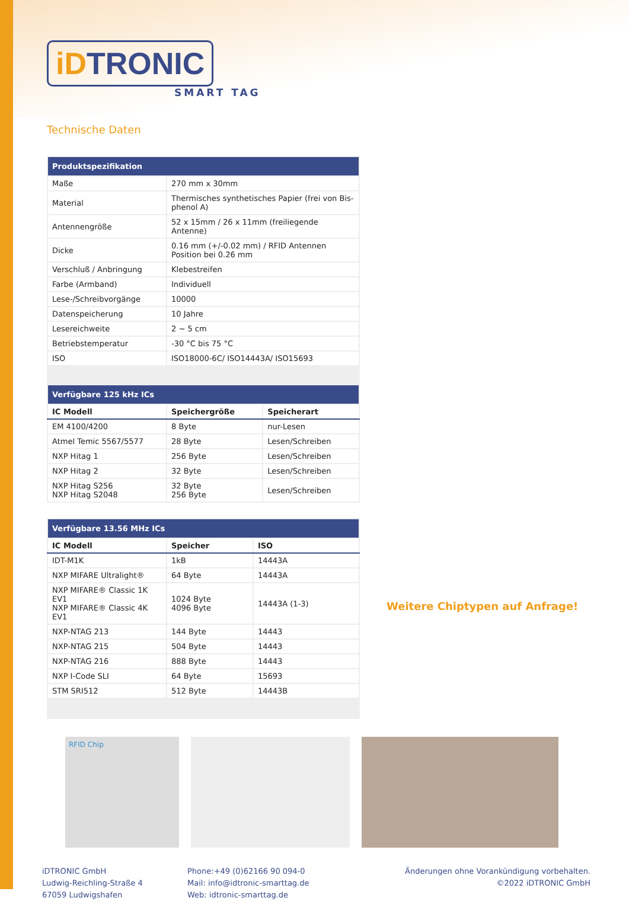iDTRONIC
SMART TAG
Technische Daten
| Produktspezifikation | |
| --- | --- |
| Maße | 270 mm x 30mm |
| Material | Thermisches synthetisches Papier (frei von Bis-phenol A) |
| Antennengröße | 52 x 15mm / 26 x 11mm (freiliegende Antenne) |
| Dicke | 0.16 mm (+/-0.02 mm) / RFID Antennen Position bei 0.26 mm |
| Verschluß / Anbringung | Klebestreifen |
| Farbe (Armband) | Individuell |
| Lese-/Schreibvorgänge | 10000 |
| Datenspeicherung | 10 Jahre |
| Lesereichweite | 2 ~ 5 cm |
| Betriebstemperatur | -30 °C bis 75 °C |
| ISO | ISO18000-6C/ ISO14443A/ ISO15693 |
| Verfügbare 125 kHz ICs | | |
| --- | --- | --- |
| IC Modell | Speichergröße | Speicherart |
| EM 4100/4200 | 8 Byte | nur-Lesen |
| Atmel Temic 5567/5577 | 28 Byte | Lesen/Schreiben |
| NXP Hitag 1 | 256 Byte | Lesen/Schreiben |
| NXP Hitag 2 | 32 Byte | Lesen/Schreiben |
| NXP Hitag S256 NXP Hitag S2048 | 32 Byte 256 Byte | Lesen/Schreiben |
| Verfügbare 13.56 MHz ICs | | |
| --- | --- | --- |
| IC Modell | Speicher | ISO |
| IDT-M1K | 1kB | 14443A |
| NXP MIFARE Ultralight® | 64 Byte | 14443A |
| NXP MIFARE® Classic 1K EV1 NXP MIFARE® Classic 4K EV1 | 1024 Byte 4096 Byte | 14443A (1-3) |
| NXP-NTAG 213 | 144 Byte | 14443 |
| NXP-NTAG 215 | 504 Byte | 14443 |
| NXP-NTAG 216 | 888 Byte | 14443 |
| NXP I-Code SLI | 64 Byte | 15693 |
| STM SRI512 | 512 Byte | 14443B |
Weitere Chiptypen auf Anfrage!
RFID Chip
iDTRONIC GmbH
Ludwig-Reichling-Straße 4
67059 Ludwigshafen
Phone:+49 (0)62166 90 094-0
Mail: info@idtronic-smarttag.de
Web: idtronic-smarttag.de
Änderungen ohne Vorankündigung vorbehalten.
©2022 iDTRONIC GmbH